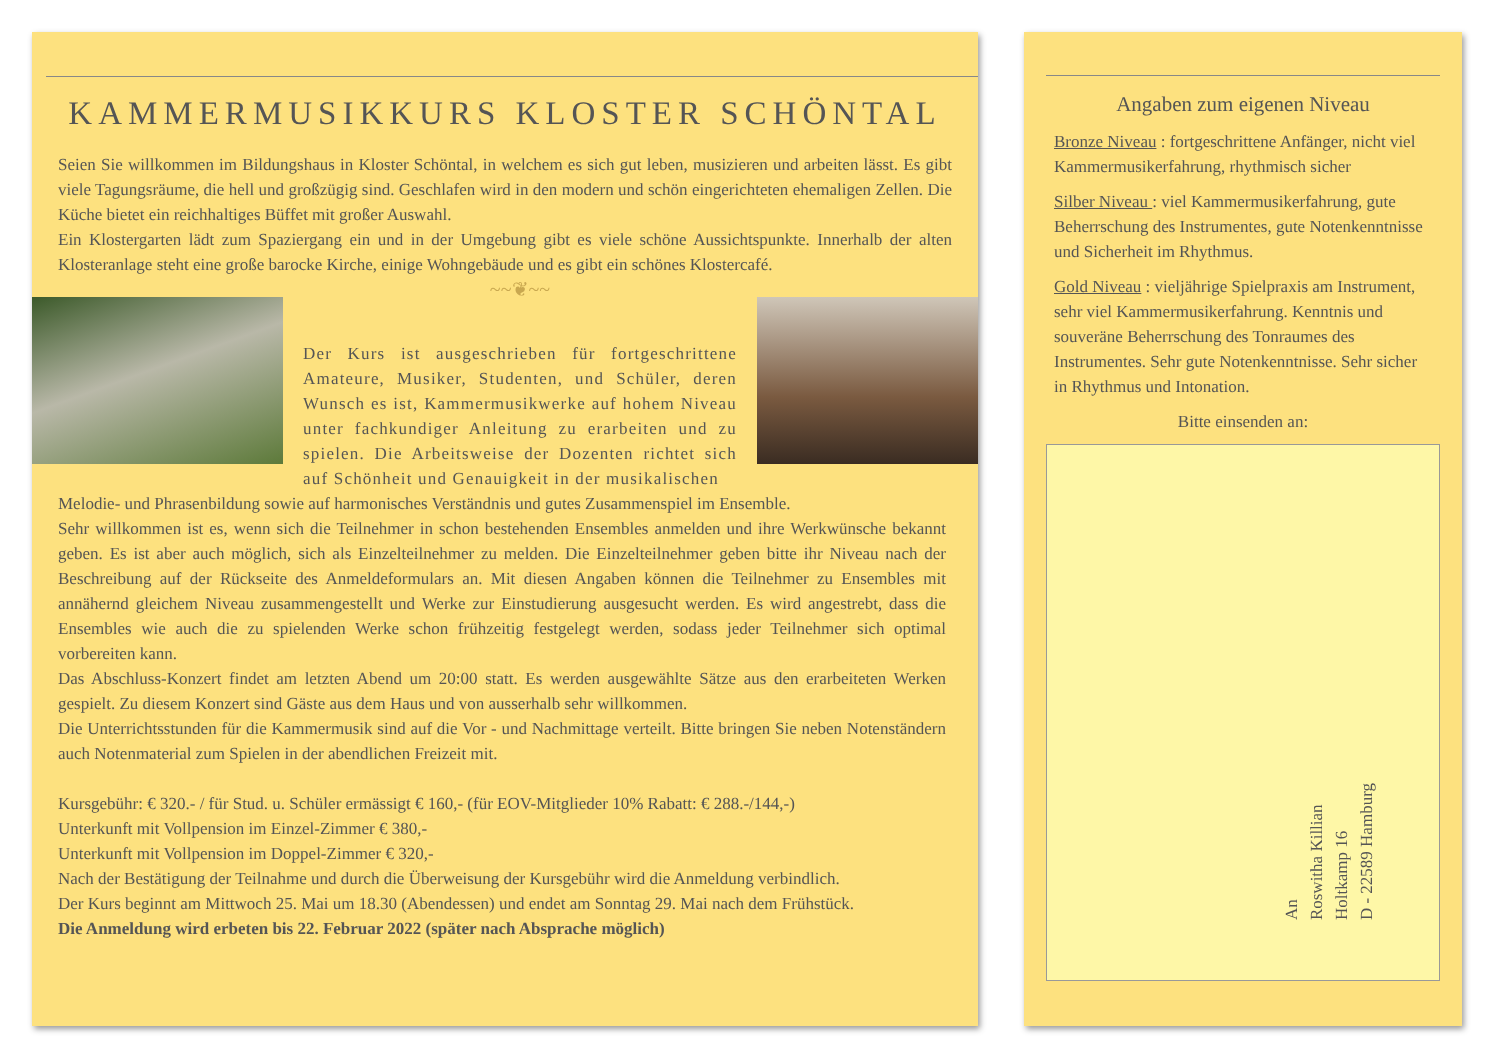KAMMERMUSIKKURS KLOSTER SCHÖNTAL
Seien Sie willkommen im Bildungshaus in Kloster Schöntal, in welchem es sich gut leben, musizieren und arbeiten lässt. Es gibt viele Tagungsräume, die hell und großzügig sind. Geschlafen wird in den modern und schön eingerichteten ehemaligen Zellen. Die Küche bietet ein reichhaltiges Büffet mit großer Auswahl.
Ein Klostergarten lädt zum Spaziergang ein und in der Umgebung gibt es viele schöne Aussichtspunkte. Innerhalb der alten Klosteranlage steht eine große barocke Kirche, einige Wohngebäude und es gibt ein schönes Klostercafé.
~~❦~~
Der Kurs ist ausgeschrieben für fortgeschrittene Amateure, Musiker, Studenten, und Schüler, deren Wunsch es ist, Kammermusikwerke auf hohem Niveau unter fachkundiger Anleitung zu erarbeiten und zu spielen. Die Arbeitsweise der Dozenten richtet sich auf Schönheit und Genauigkeit in der musikalischen
Melodie- und Phrasenbildung sowie auf harmonisches Verständnis und gutes Zusammenspiel im Ensemble.
Sehr willkommen ist es, wenn sich die Teilnehmer in schon bestehenden Ensembles anmelden und ihre Werkwünsche bekannt geben. Es ist aber auch möglich, sich als Einzelteilnehmer zu melden. Die Einzelteilnehmer geben bitte ihr Niveau nach der Beschreibung auf der Rückseite des Anmeldeformulars an. Mit diesen Angaben können die Teilnehmer zu Ensembles mit annähernd gleichem Niveau zusammengestellt und Werke zur Einstudierung ausgesucht werden. Es wird angestrebt, dass die Ensembles wie auch die zu spielenden Werke schon frühzeitig festgelegt werden, sodass jeder Teilnehmer sich optimal vorbereiten kann.
Das Abschluss-Konzert findet am letzten Abend um 20:00 statt. Es werden ausgewählte Sätze aus den erarbeiteten Werken gespielt. Zu diesem Konzert sind Gäste aus dem Haus und von ausserhalb sehr willkommen.
Die Unterrichtsstunden für die Kammermusik sind auf die Vor - und Nachmittage verteilt. Bitte bringen Sie neben Notenständern auch Notenmaterial zum Spielen in der abendlichen Freizeit mit.
Kursgebühr: € 320.- / für Stud. u. Schüler ermässigt € 160,- (für EOV-Mitglieder 10% Rabatt: € 288.-/144,-)
Unterkunft mit Vollpension im Einzel-Zimmer € 380,-
Unterkunft mit Vollpension im Doppel-Zimmer € 320,-
Nach der Bestätigung der Teilnahme und durch die Überweisung der Kursgebühr wird die Anmeldung verbindlich.
Der Kurs beginnt am Mittwoch 25. Mai um 18.30 (Abendessen) und endet am Sonntag 29. Mai nach dem Frühstück.
Die Anmeldung wird erbeten bis 22. Februar 2022 (später nach Absprache möglich)
Angaben zum eigenen Niveau
Bronze Niveau : fortgeschrittene Anfänger, nicht viel Kammermusikerfahrung, rhythmisch sicher
Silber Niveau : viel Kammermusikerfahrung, gute Beherrschung des Instrumentes, gute Notenkenntnisse und Sicherheit im Rhythmus.
Gold Niveau : vieljährige Spielpraxis am Instrument, sehr viel Kammermusikerfahrung. Kenntnis und souveräne Beherrschung des Tonraumes des Instrumentes. Sehr gute Notenkenntnisse. Sehr sicher in Rhythmus und Intonation.
Bitte einsenden an:
An
Roswitha Killian
Holtkamp 16
D - 22589 Hamburg